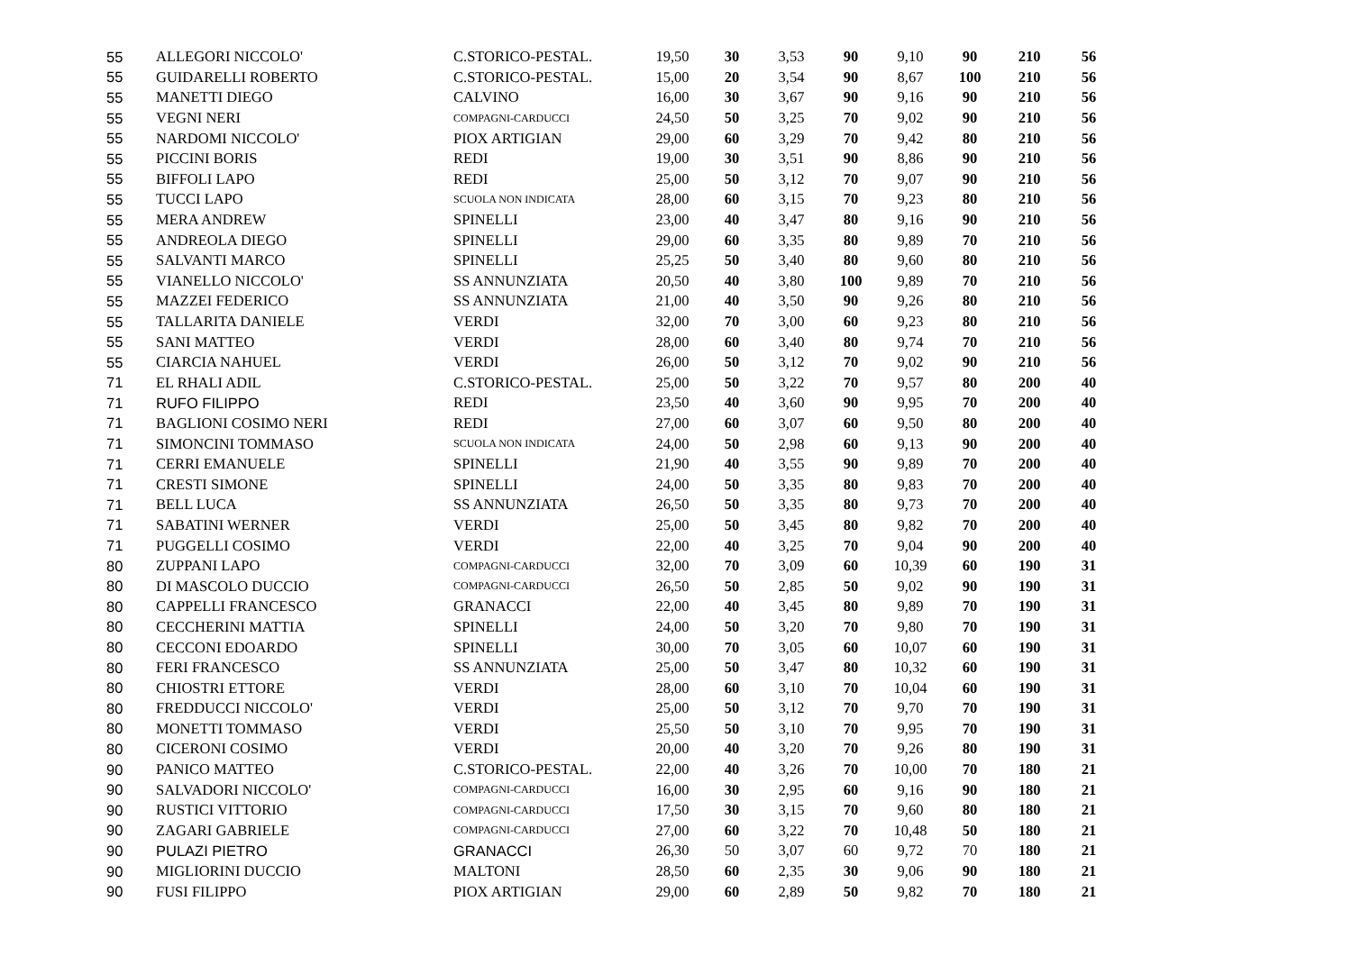| 55 | ALLEGORI NICCOLO' | C.STORICO-PESTAL. | 19,50 | 30 | 3,53 | 90 | 9,10 | 90 | 210 | 56 |
| 55 | GUIDARELLI ROBERTO | C.STORICO-PESTAL. | 15,00 | 20 | 3,54 | 90 | 8,67 | 100 | 210 | 56 |
| 55 | MANETTI DIEGO | CALVINO | 16,00 | 30 | 3,67 | 90 | 9,16 | 90 | 210 | 56 |
| 55 | VEGNI NERI | COMPAGNI-CARDUCCI | 24,50 | 50 | 3,25 | 70 | 9,02 | 90 | 210 | 56 |
| 55 | NARDOMI NICCOLO' | PIOX ARTIGIAN | 29,00 | 60 | 3,29 | 70 | 9,42 | 80 | 210 | 56 |
| 55 | PICCINI BORIS | REDI | 19,00 | 30 | 3,51 | 90 | 8,86 | 90 | 210 | 56 |
| 55 | BIFFOLI LAPO | REDI | 25,00 | 50 | 3,12 | 70 | 9,07 | 90 | 210 | 56 |
| 55 | TUCCI LAPO | SCUOLA NON INDICATA | 28,00 | 60 | 3,15 | 70 | 9,23 | 80 | 210 | 56 |
| 55 | MERA ANDREW | SPINELLI | 23,00 | 40 | 3,47 | 80 | 9,16 | 90 | 210 | 56 |
| 55 | ANDREOLA DIEGO | SPINELLI | 29,00 | 60 | 3,35 | 80 | 9,89 | 70 | 210 | 56 |
| 55 | SALVANTI MARCO | SPINELLI | 25,25 | 50 | 3,40 | 80 | 9,60 | 80 | 210 | 56 |
| 55 | VIANELLO NICCOLO' | SS ANNUNZIATA | 20,50 | 40 | 3,80 | 100 | 9,89 | 70 | 210 | 56 |
| 55 | MAZZEI FEDERICO | SS ANNUNZIATA | 21,00 | 40 | 3,50 | 90 | 9,26 | 80 | 210 | 56 |
| 55 | TALLARITA DANIELE | VERDI | 32,00 | 70 | 3,00 | 60 | 9,23 | 80 | 210 | 56 |
| 55 | SANI MATTEO | VERDI | 28,00 | 60 | 3,40 | 80 | 9,74 | 70 | 210 | 56 |
| 55 | CIARCIA NAHUEL | VERDI | 26,00 | 50 | 3,12 | 70 | 9,02 | 90 | 210 | 56 |
| 71 | EL RHALI ADIL | C.STORICO-PESTAL. | 25,00 | 50 | 3,22 | 70 | 9,57 | 80 | 200 | 40 |
| 71 | RUFO FILIPPO | REDI | 23,50 | 40 | 3,60 | 90 | 9,95 | 70 | 200 | 40 |
| 71 | BAGLIONI COSIMO NERI | REDI | 27,00 | 60 | 3,07 | 60 | 9,50 | 80 | 200 | 40 |
| 71 | SIMONCINI TOMMASO | SCUOLA NON INDICATA | 24,00 | 50 | 2,98 | 60 | 9,13 | 90 | 200 | 40 |
| 71 | CERRI EMANUELE | SPINELLI | 21,90 | 40 | 3,55 | 90 | 9,89 | 70 | 200 | 40 |
| 71 | CRESTI SIMONE | SPINELLI | 24,00 | 50 | 3,35 | 80 | 9,83 | 70 | 200 | 40 |
| 71 | BELL LUCA | SS ANNUNZIATA | 26,50 | 50 | 3,35 | 80 | 9,73 | 70 | 200 | 40 |
| 71 | SABATINI WERNER | VERDI | 25,00 | 50 | 3,45 | 80 | 9,82 | 70 | 200 | 40 |
| 71 | PUGGELLI COSIMO | VERDI | 22,00 | 40 | 3,25 | 70 | 9,04 | 90 | 200 | 40 |
| 80 | ZUPPANI LAPO | COMPAGNI-CARDUCCI | 32,00 | 70 | 3,09 | 60 | 10,39 | 60 | 190 | 31 |
| 80 | DI MASCOLO DUCCIO | COMPAGNI-CARDUCCI | 26,50 | 50 | 2,85 | 50 | 9,02 | 90 | 190 | 31 |
| 80 | CAPPELLI FRANCESCO | GRANACCI | 22,00 | 40 | 3,45 | 80 | 9,89 | 70 | 190 | 31 |
| 80 | CECCHERINI MATTIA | SPINELLI | 24,00 | 50 | 3,20 | 70 | 9,80 | 70 | 190 | 31 |
| 80 | CECCONI EDOARDO | SPINELLI | 30,00 | 70 | 3,05 | 60 | 10,07 | 60 | 190 | 31 |
| 80 | FERI FRANCESCO | SS ANNUNZIATA | 25,00 | 50 | 3,47 | 80 | 10,32 | 60 | 190 | 31 |
| 80 | CHIOSTRI ETTORE | VERDI | 28,00 | 60 | 3,10 | 70 | 10,04 | 60 | 190 | 31 |
| 80 | FREDDUCCI NICCOLO' | VERDI | 25,00 | 50 | 3,12 | 70 | 9,70 | 70 | 190 | 31 |
| 80 | MONETTI TOMMASO | VERDI | 25,50 | 50 | 3,10 | 70 | 9,95 | 70 | 190 | 31 |
| 80 | CICERONI COSIMO | VERDI | 20,00 | 40 | 3,20 | 70 | 9,26 | 80 | 190 | 31 |
| 90 | PANICO MATTEO | C.STORICO-PESTAL. | 22,00 | 40 | 3,26 | 70 | 10,00 | 70 | 180 | 21 |
| 90 | SALVADORI NICCOLO' | COMPAGNI-CARDUCCI | 16,00 | 30 | 2,95 | 60 | 9,16 | 90 | 180 | 21 |
| 90 | RUSTICI VITTORIO | COMPAGNI-CARDUCCI | 17,50 | 30 | 3,15 | 70 | 9,60 | 80 | 180 | 21 |
| 90 | ZAGARI GABRIELE | COMPAGNI-CARDUCCI | 27,00 | 60 | 3,22 | 70 | 10,48 | 50 | 180 | 21 |
| 90 | PULAZI PIETRO | GRANACCI | 26,30 | 50 | 3,07 | 60 | 9,72 | 70 | 180 | 21 |
| 90 | MIGLIORINI DUCCIO | MALTONI | 28,50 | 60 | 2,35 | 30 | 9,06 | 90 | 180 | 21 |
| 90 | FUSI FILIPPO | PIOX ARTIGIAN | 29,00 | 60 | 2,89 | 50 | 9,82 | 70 | 180 | 21 |